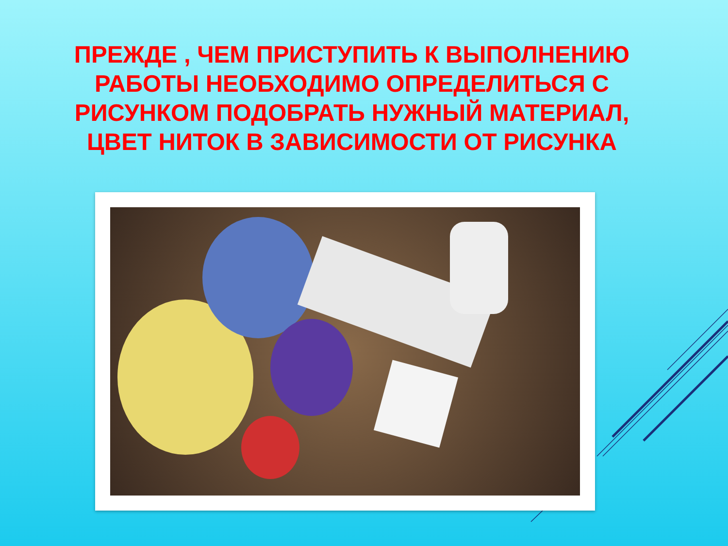ПРЕЖДЕ , ЧЕМ ПРИСТУПИТЬ К ВЫПОЛНЕНИЮ РАБОТЫ НЕОБХОДИМО ОПРЕДЕЛИТЬСЯ С РИСУНКОМ ПОДОБРАТЬ НУЖНЫЙ МАТЕРИАЛ, ЦВЕТ НИТОК В ЗАВИСИМОСТИ ОТ РИСУНКА